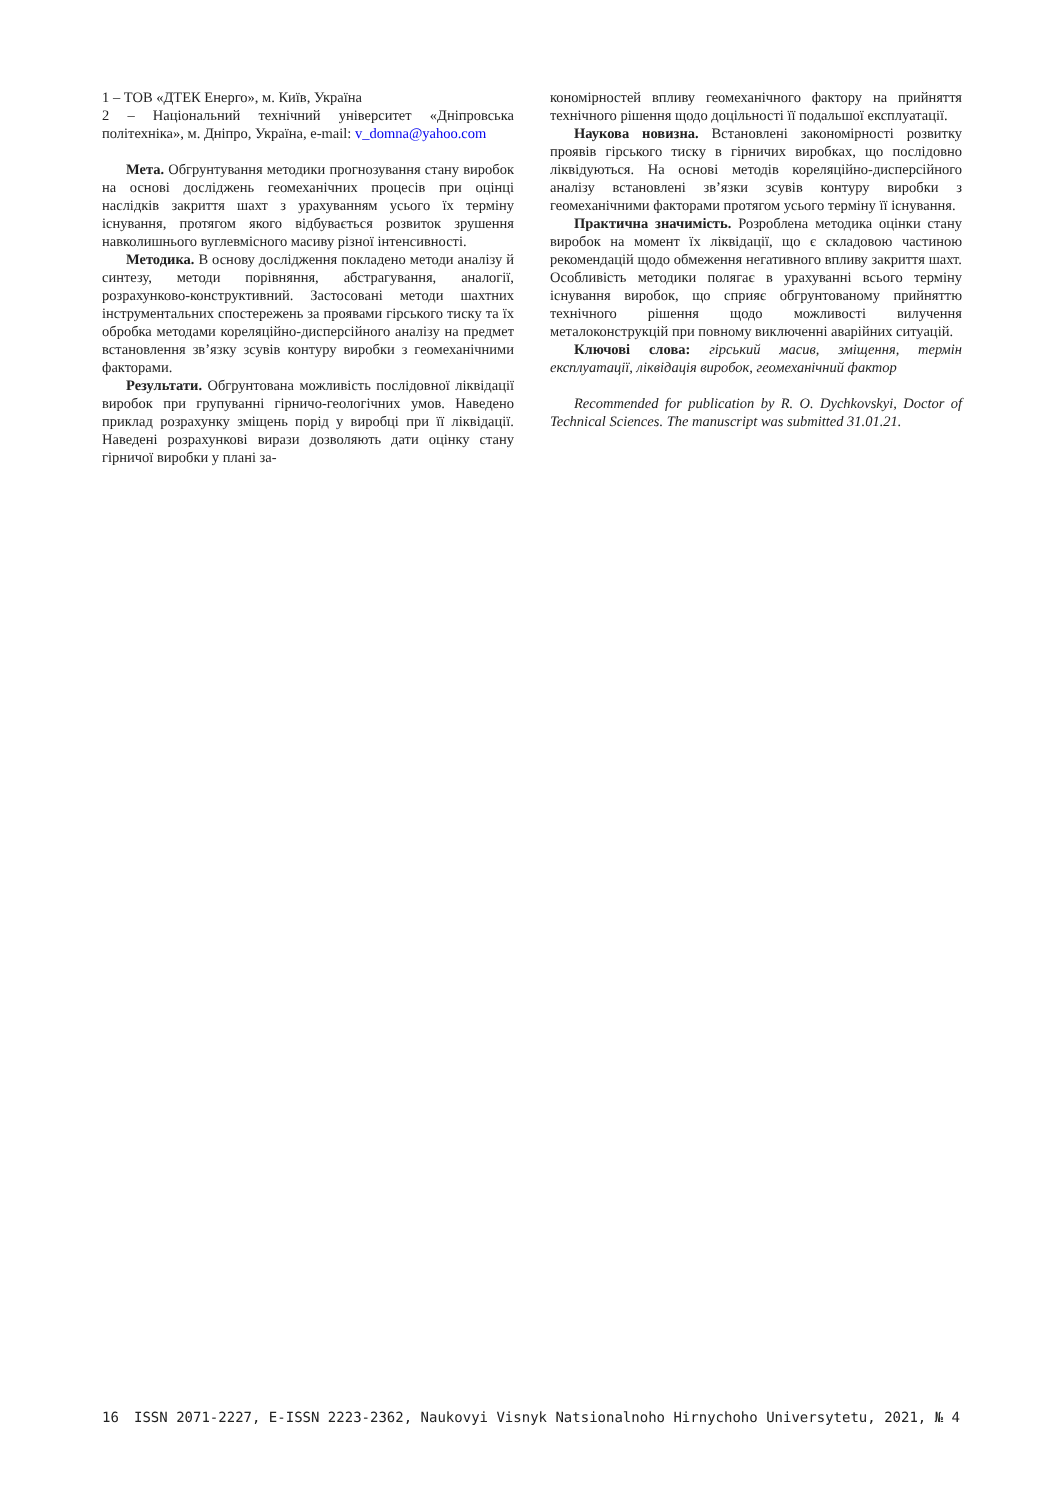1 – ТОВ «ДТЕК Енерго», м. Київ, Україна
2 – Національний технічний університет «Дніпровська політехніка», м. Дніпро, Україна, e-mail: v_domna@yahoo.com
Мета. Обгрунтування методики прогнозування стану виробок на основі досліджень геомеханічних процесів при оцінці наслідків закриття шахт з урахуванням усього їх терміну існування, протягом якого відбувається розвиток зрушення навколишнього вуглевмісного масиву різної інтенсивності.
Методика. В основу дослідження покладено методи аналізу й синтезу, методи порівняння, абстрагування, аналогії, розрахунково-конструктивний. Застосовані методи шахтних інструментальних спостережень за проявами гірського тиску та їх обробка методами кореляційно-дисперсійного аналізу на предмет встановлення зв’язку зсувів контуру виробки з геомеханічними факторами.
Результати. Обгрунтована можливість послідовної ліквідації виробок при групуванні гірничо-геологічних умов. Наведено приклад розрахунку зміщень порід у виробці при її ліквідації. Наведені розрахункові вирази дозволяють дати оцінку стану гірничої виробки у плані за-
кономірностей впливу геомеханічного фактору на прийняття технічного рішення щодо доцільності її подальшої експлуатації.
Наукова новизна. Встановлені закономірності розвитку проявів гірського тиску в гірничих виробках, що послідовно ліквідуються. На основі методів кореляційно-дисперсійного аналізу встановлені зв’язки зсувів контуру виробки з геомеханічними факторами протягом усього терміну її існування.
Практична значимість. Розроблена методика оцінки стану виробок на момент їх ліквідації, що є складовою частиною рекомендацій щодо обмеження негативного впливу закриття шахт. Особливість методики полягає в урахуванні всього терміну існування виробок, що сприяє обгрунтованому прийняттю технічного рішення щодо можливості вилучення металоконструкцій при повному виключенні аварійних ситуацій.
Ключові слова: гірський масив, зміщення, термін експлуатації, ліквідація виробок, геомеханічний фактор
Recommended for publication by R. O. Dychkovskyi, Doctor of Technical Sciences. The manuscript was submitted 31.01.21.
16 ISSN 2071-2227, E-ISSN 2223-2362, Naukovyi Visnyk Natsionalnoho Hirnychoho Universytetu, 2021, № 4